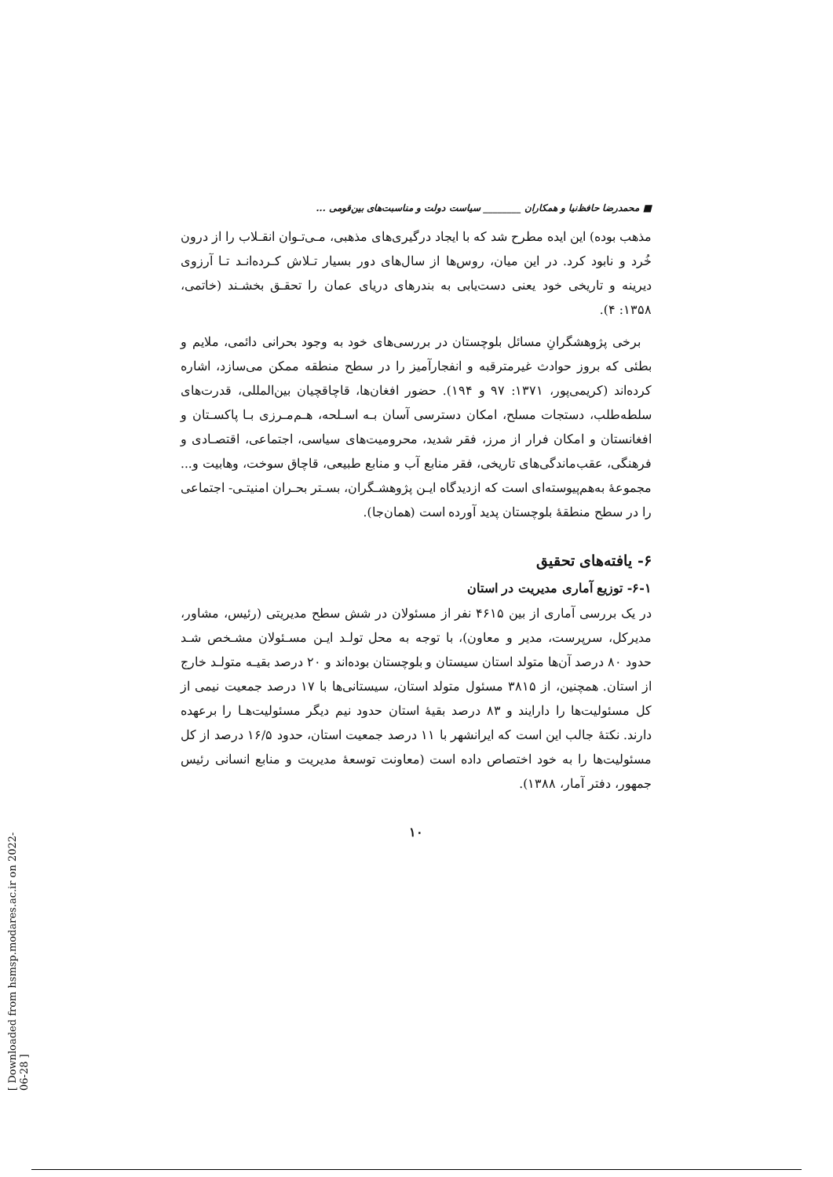■ محمدرضا حافظ‌نیا و همکاران ________ سیاست دولت و مناسبت‌های بین‌قومی ...
مذهب بوده) این ایده مطرح شد که با ایجاد درگیری‌های مذهبی، مـی‌تـوان انقـلاب را از درون خُرد و نابود کرد. در این میان، روس‌ها از سال‌های دور بسیار تـلاش کـرده‌انـد تـا آرزوی دیرینه و تاریخی خود یعنی دست‌یابی به بندرهای دریای عمان را تحقـق بخشـند (خاتمی، ۱۳۵۸: ۴).
برخی پژوهشگرانِ مسائل بلوچستان در بررسی‌های خود به وجود بحرانی دائمی، ملایم و بطئی که بروز حوادث غیرمترقبه و انفجارآمیز را در سطح منطقه ممکن می‌سازد، اشاره کرده‌اند (کریمی‌پور، ۱۳۷۱: ۹۷ و ۱۹۴). حضور افغان‌ها، قاچاقچیان بین‌المللی، قدرت‌های سلطه‌طلب، دستجات مسلح، امکان دسترسی آسان بـه اسـلحه، هـم‌مـرزی بـا پاکسـتان و افغانستان و امکان فرار از مرز، فقر شدید، محرومیت‌های سیاسی، اجتماعی، اقتصـادی و فرهنگی، عقب‌ماندگی‌های تاریخی، فقر منابع آب و منابع طبیعی، قاچاق سوخت، وهابیت و... مجموعهٔ به‌هم‌پیوسته‌ای است که ازدیدگاه ایـن پژوهشـگران، بسـتر بحـران امنیتـی- اجتماعی را در سطح منطقهٔ بلوچستان پدید آورده است (همان‌جا).
۶- یافته‌های تحقیق
۶-۱- توزیع آماری مدیریت در استان
در یک بررسی آماری از بین ۴۶۱۵ نفر از مسئولان در شش سطح مدیریتی (رئیس، مشاور، مدیرکل، سرپرست، مدیر و معاون)، با توجه به محل تولـد ایـن مسـئولان مشـخص شـد حدود ۸۰ درصد آن‌ها متولد استان سیستان و بلوچستان بوده‌اند و ۲۰ درصد بقیـه متولـد خارج از استان. همچنین، از ۳۸۱۵ مسئول متولد استان، سیستانی‌ها با ۱۷ درصد جمعیت نیمی از کل مسئولیت‌ها را دارایند و ۸۳ درصد بقیهٔ استان حدود نیم دیگر مسئولیت‌هـا را برعهده دارند. نکتهٔ جالب این است که ایرانشهر با ۱۱ درصد جمعیت استان، حدود ۱۶/۵ درصد از کل مسئولیت‌ها را به خود اختصاص داده است (معاونت توسعهٔ مدیریت و منابع انسانی رئیس جمهور، دفتر آمار، ۱۳۸۸).
۱۰
[ Downloaded from hsmsp.modares.ac.ir on 2022-06-28 ]